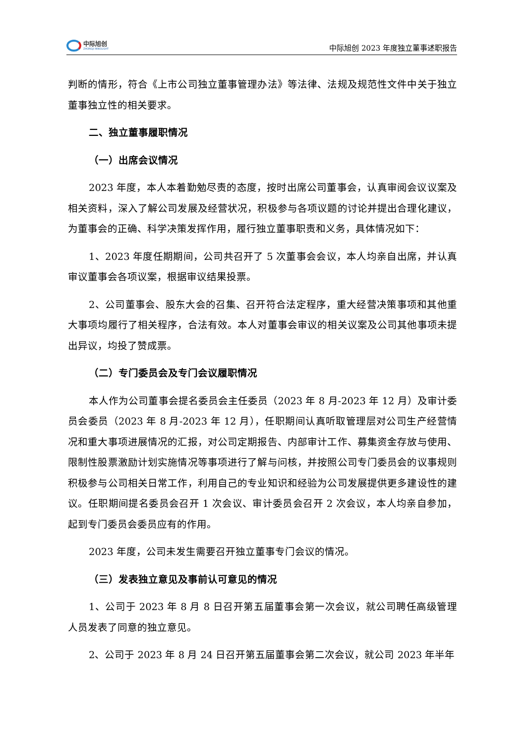中际旭创
ZHONGJI INNOLIGHT
中际旭创 2023 年度独立董事述职报告
判断的情形，符合《上市公司独立董事管理办法》等法律、法规及规范性文件中关于独立董事独立性的相关要求。
二、独立董事履职情况
（一）出席会议情况
2023 年度，本人本着勤勉尽责的态度，按时出席公司董事会，认真审阅会议议案及相关资料，深入了解公司发展及经营状况，积极参与各项议题的讨论并提出合理化建议，为董事会的正确、科学决策发挥作用，履行独立董事职责和义务，具体情况如下：
1、2023 年度任期期间，公司共召开了 5 次董事会会议，本人均亲自出席，并认真审议董事会各项议案，根据审议结果投票。
2、公司董事会、股东大会的召集、召开符合法定程序，重大经营决策事项和其他重大事项均履行了相关程序，合法有效。本人对董事会审议的相关议案及公司其他事项未提出异议，均投了赞成票。
（二）专门委员会及专门会议履职情况
本人作为公司董事会提名委员会主任委员（2023 年 8 月-2023 年 12 月）及审计委员会委员（2023 年 8 月-2023 年 12 月），任职期间认真听取管理层对公司生产经营情况和重大事项进展情况的汇报，对公司定期报告、内部审计工作、募集资金存放与使用、限制性股票激励计划实施情况等事项进行了解与问核，并按照公司专门委员会的议事规则积极参与公司相关日常工作，利用自己的专业知识和经验为公司发展提供更多建设性的建议。任职期间提名委员会召开 1 次会议、审计委员会召开 2 次会议，本人均亲自参加，起到专门委员会委员应有的作用。
2023 年度，公司未发生需要召开独立董事专门会议的情况。
（三）发表独立意见及事前认可意见的情况
1、公司于 2023 年 8 月 8 日召开第五届董事会第一次会议，就公司聘任高级管理人员发表了同意的独立意见。
2、公司于 2023 年 8 月 24 日召开第五届董事会第二次会议，就公司 2023 年半年